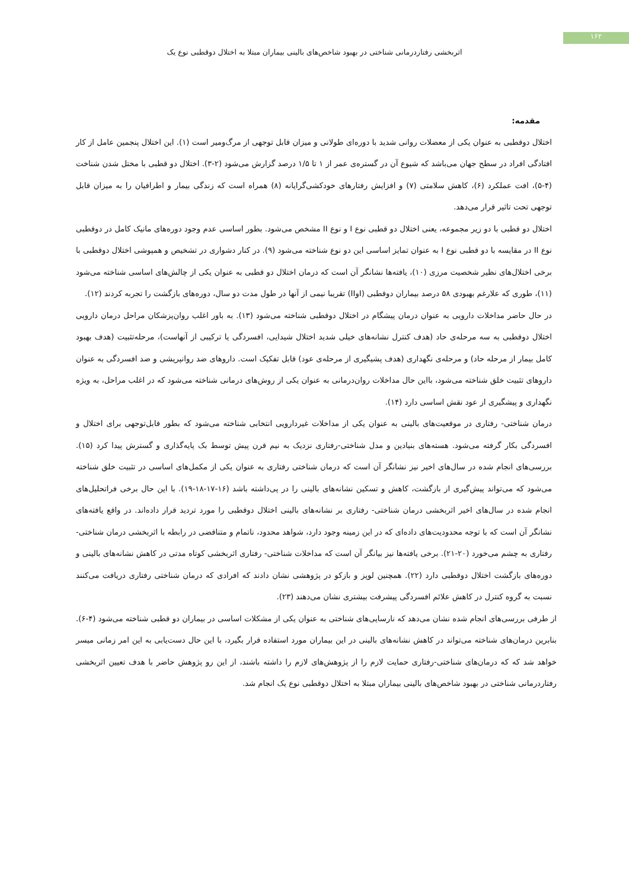۱۶۲
اثربخشی رفتاردرمانی شناختی در بهبود شاخص‌های بالینی بیماران مبتلا به اختلال دوقطبی نوع یک
مقدمه:
اختلال دوقطبی به عنوان یکی از معضلات روانی شدید با دوره‌ای طولانی و میزان قابل توجهی از مرگ‌ومیر است (۱). این اختلال پنجمین عامل از کار افتادگی افراد در سطح جهان می‌باشد که شیوع آن در گستره‌ی عمر از ۱ تا ۱/۵ درصد گزارش می‌شود (۲-۳). اختلال دو قطبی با مختل شدن شناخت (۴-۵)، افت عملکرد (۶)، کاهش سلامتی (۷) و افزایش رفتارهای خودکشی‌گرایانه (۸) همراه است که زندگی بیمار و اطرافیان را به میزان قابل توجهی تحت تاثیر قرار می‌دهد.
اختلال دو قطبی با دو زیر مجموعه، یعنی اختلال دو قطبی نوع I و نوع II مشخص می‌شود. بطور اساسی عدم وجود دوره‌های مانیک کامل در دوقطبی نوع II در مقایسه با دو قطبی نوع I به عنوان تمایز اساسی این دو نوع شناخته می‌شود (۹). در کنار دشواری در تشخیص و همپوشی اختلال دوقطبی با برخی اختلال‌های نظیر شخصیت مرزی (۱۰)، یافته‌ها نشانگر آن است که درمان اختلال دو قطبی به عنوان یکی از چالش‌های اساسی شناخته می‌شود (۱۱)، طوری که علارغم بهبودی ۵۸ درصد بیماران دوقطبی (IوII) تقریبا نیمی از آنها در طول مدت دو سال، دوره‌های بازگشت را تجربه کردند (۱۲).
در حال حاضر مداخلات دارویی به عنوان درمان پیشگام در اختلال دوقطبی شناخته می‌شود (۱۳). به باور اغلب روان‌پزشکان مراحل درمان دارویی اختلال دوقطبی به سه مرحله‌ی حاد (هدف کنترل نشانه‌های خیلی شدید اختلال شیدایی، افسردگی یا ترکیبی از آنهاست)، مرحله‌تثبیت (هدف بهبود کامل بیمار از مرحله حاد) و مرحله‌ی نگهداری (هدف پشیگیری از مرحله‌ی عود) قابل تفکیک است. داروهای ضد روانپریشی و ضد افسردگی به عنوان داروهای تثبیت خلق شناخته می‌شود، بااین حال مداخلات روان‌درمانی به عنوان یکی از روش‌های درمانی شناخته می‌شود که در اغلب مراحل، به ویژه نگهداری و پیشگیری از عود نقش اساسی دارد (۱۴).
درمان شناختی- رفتاری در موقعیت‌های بالینی به عنوان یکی از مداخلات غیردارویی انتخابی شناخته می‌شود که بطور قابل‌توجهی برای اختلال و افسردگی بکار گرفته می‌شود. هسته‌های بنیادین و مدل شناختی-رفتاری نزدیک به نیم قرن پیش توسط بک پایه‌گذاری و گسترش پیدا کرد (۱۵). بررسی‌های انجام شده در سال‌های اخیر نیز نشانگر آن است که درمان شناختی رفتاری به عنوان یکی از مکمل‌های اساسی در تثبیت خلق شناخته می‌شود که می‌تواند پیش‌گیری از بازگشت، کاهش و تسکین نشانه‌های بالینی را در پی‌داشته باشد (۱۶-۱۷-۱۸-۱۹). با این حال برخی فراتحلیل‌های انجام شده در سال‌های اخیر اثربخشی درمان شناختی- رفتاری بر نشانه‌های بالینی اختلال دوقطبی را مورد تردید قرار داده‌اند. در واقع یافته‌های نشانگر آن است که با توجه محدودیت‌های داده‌ای که در این زمینه وجود دارد، شواهد محدود، ناتمام و متناقضی در رابطه با اثربخشی درمان شناختی-رفتاری به چشم می‌خورد (۲۰-۲۱). برخی یافته‌ها نیز بیانگر آن است که مداخلات شناختی- رفتاری اثربخشی کوتاه مدتی در کاهش نشانه‌های بالینی و دوره‌های بازگشت اختلال دوقطبی دارد (۲۲). همچنین لوپز و بازکو در پژوهشی نشان دادند که افرادی که درمان شناختی رفتاری دریافت می‌کنند نسبت به گروه کنترل در کاهش علائم افسردگی پیشرفت بیشتری نشان می‌دهند (۲۳).
از طرفی بررسی‌های انجام شده نشان می‌دهد که نارسایی‌های شناختی به عنوان یکی از مشکلات اساسی در بیماران دو قطبی شناخته می‌شود (۴-۶). بنابرین درمان‌های شناخته می‌تواند در کاهش نشانه‌های بالینی در این بیماران مورد استفاده قرار بگیرد، با این حال دست‌یابی به این امر زمانی میسر خواهد شد که که درمان‌های شناختی-رفتاری حمایت لازم را از پژوهش‌های لازم را داشته باشند، از این رو پژوهش حاضر با هدف تعیین اثربخشی رفتاردرمانی شناختی در بهبود شاخص‌های بالینی بیماران مبتلا به اختلال دوقطبی نوع یک انجام شد.